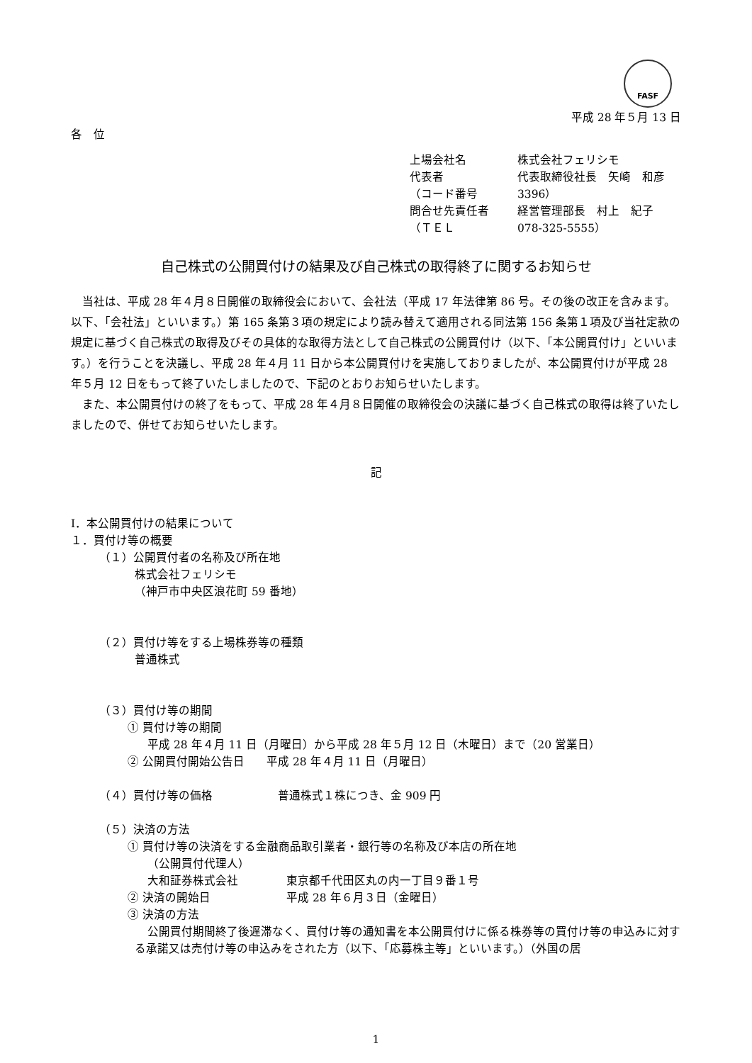FASF
平成 28 年５月 13 日
各　位
上場会社名 株式会社フェリシモ
代表者 代表取締役社長　矢崎　和彦
（コード番号 3396）
問合せ先責任者 経営管理部長　村上　紀子
（ＴＥＬ 078-325-5555）
自己株式の公開買付けの結果及び自己株式の取得終了に関するお知らせ
当社は、平成 28 年４月８日開催の取締役会において、会社法（平成 17 年法律第 86 号。その後の改正を含みます。以下、「会社法」といいます。）第 165 条第３項の規定により読み替えて適用される同法第 156 条第１項及び当社定款の規定に基づく自己株式の取得及びその具体的な取得方法として自己株式の公開買付け（以下、「本公開買付け」といいます。）を行うことを決議し、平成 28 年４月 11 日から本公開買付けを実施しておりましたが、本公開買付けが平成 28 年５月 12 日をもって終了いたしましたので、下記のとおりお知らせいたします。
また、本公開買付けの終了をもって、平成 28 年４月８日開催の取締役会の決議に基づく自己株式の取得は終了いたしましたので、併せてお知らせいたします。
記
Ⅰ．本公開買付けの結果について
１．買付け等の概要
（１）公開買付者の名称及び所在地
株式会社フェリシモ
（神戸市中央区浪花町 59 番地）
（２）買付け等をする上場株券等の種類
普通株式
（３）買付け等の期間
① 買付け等の期間
平成 28 年４月 11 日（月曜日）から平成 28 年５月 12 日（木曜日）まで（20 営業日）
② 公開買付開始公告日 平成 28 年４月 11 日（月曜日）
（４）買付け等の価格 普通株式１株につき、金 909 円
（５）決済の方法
① 買付け等の決済をする金融商品取引業者・銀行等の名称及び本店の所在地
（公開買付代理人）
大和証券株式会社 東京都千代田区丸の内一丁目９番１号
② 決済の開始日 平成 28 年６月３日（金曜日）
③ 決済の方法
公開買付期間終了後遅滞なく、買付け等の通知書を本公開買付けに係る株券等の買付け等の申込みに対する承諾又は売付け等の申込みをされた方（以下、「応募株主等」といいます。）（外国の居
1